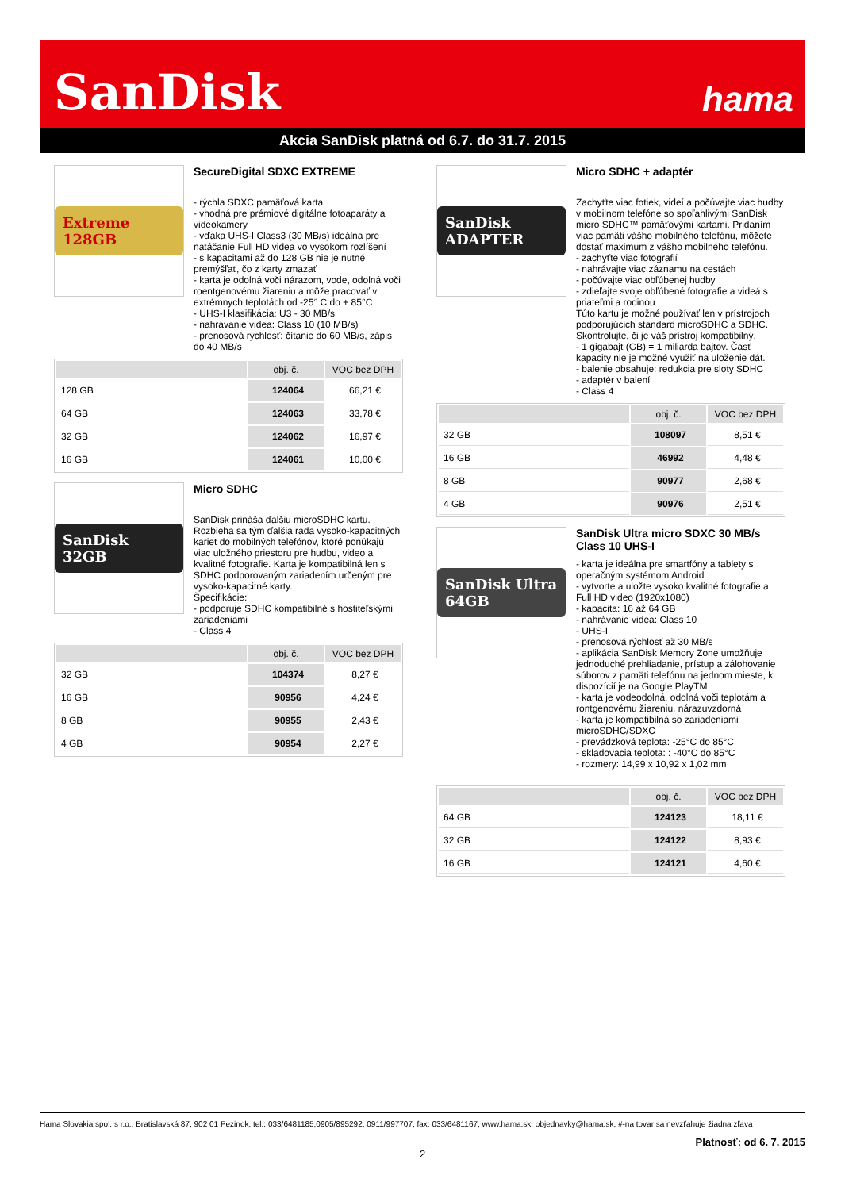SanDisk hama
Akcia SanDisk platná od 6.7. do 31.7. 2015
Extreme 128GB
SecureDigital SDXC EXTREME
- rýchla SDXC pamäťová karta
- vhodná pre prémiové digitálne fotoaparáty a videokamery
- vďaka UHS-I Class3 (30 MB/s) ideálna pre natáčanie Full HD videa vo vysokom rozlíšení
- s kapacitami až do 128 GB nie je nutné premýšľať, čo z karty zmazať
- karta je odolná voči nárazom, vode, odolná voči roentgenovému žiareniu a môže pracovať v extrémnych teplotách od -25° C do + 85°C
- UHS-I klasifikácia: U3 - 30 MB/s
- nahrávanie videa: Class 10 (10 MB/s)
- prenosová rýchlosť: čítanie do 60 MB/s, zápis do 40 MB/s
| | obj. č. | VOC bez DPH |
| --- | --- | --- |
| 128 GB | 124064 | 66,21 € |
| 64 GB | 124063 | 33,78 € |
| 32 GB | 124062 | 16,97 € |
| 16 GB | 124061 | 10,00 € |
SanDisk 32GB
Micro SDHC
SanDisk prináša ďalšiu microSDHC kartu. Rozbieha sa tým ďalšia rada vysoko-kapacitných kariet do mobilných telefónov, ktoré ponúkajú viac uložného priestoru pre hudbu, video a kvalitné fotografie. Karta je kompatibilná len s SDHC podporovaným zariadením určeným pre vysoko-kapacitné karty.
Špecifikácie:
- podporuje SDHC kompatibilné s hostiteľskými zariadeniami
- Class 4
| | obj. č. | VOC bez DPH |
| --- | --- | --- |
| 32 GB | 104374 | 8,27 € |
| 16 GB | 90956 | 4,24 € |
| 8 GB | 90955 | 2,43 € |
| 4 GB | 90954 | 2,27 € |
SanDisk ADAPTER
Micro SDHC + adaptér
Zachyťte viac fotiek, videí a počúvajte viac hudby v mobilnom telefóne so spoľahlivými SanDisk micro SDHC™ pamäťovými kartami. Pridaním viac pamäti vášho mobilného telefónu, môžete dostať maximum z vášho mobilného telefónu.
- zachyťte viac fotografií
- nahrávajte viac záznamu na cestách
- počúvajte viac obľúbenej hudby
- zdieľajte svoje obľúbené fotografie a videá s priateľmi a rodinou
Túto kartu je možné používať len v prístrojoch podporujúcich standard microSDHC a SDHC. Skontrolujte, či je váš prístroj kompatibilný.
- 1 gigabajt (GB) = 1 miliarda bajtov. Časť kapacity nie je možné využiť na uloženie dát.
- balenie obsahuje: redukcia pre sloty SDHC
- adaptér v balení
- Class 4
| | obj. č. | VOC bez DPH |
| --- | --- | --- |
| 32 GB | 108097 | 8,51 € |
| 16 GB | 46992 | 4,48 € |
| 8 GB | 90977 | 2,68 € |
| 4 GB | 90976 | 2,51 € |
SanDisk Ultra 64GB
SanDisk Ultra micro SDXC 30 MB/s Class 10 UHS-I
- karta je ideálna pre smartfóny a tablety s operačným systémom Android
- vytvorte a uložte vysoko kvalitné fotografie a Full HD video (1920x1080)
- kapacita: 16 až 64 GB
- nahrávanie videa: Class 10
- UHS-I
- prenosová rýchlosť až 30 MB/s
- aplikácia SanDisk Memory Zone umožňuje jednoduché prehliadanie, prístup a zálohovanie súborov z pamäti telefónu na jednom mieste, k dispozícií je na Google PlayTM
- karta je vodeodolná, odolná voči teplotám a rontgenovému žiareniu, nárazuvzdorná
- karta je kompatibilná so zariadeniami microSDHC/SDXC
- prevádzková teplota: -25°C do 85°C
- skladovacia teplota: : -40°C do 85°C
- rozmery: 14,99 x 10,92 x 1,02 mm
| | obj. č. | VOC bez DPH |
| --- | --- | --- |
| 64 GB | 124123 | 18,11 € |
| 32 GB | 124122 | 8,93 € |
| 16 GB | 124121 | 4,60 € |
Hama Slovakia spol. s r.o., Bratislavská 87, 902 01 Pezinok, tel.: 033/6481185,0905/895292, 0911/997707, fax: 033/6481167, www.hama.sk, objednavky@hama.sk, #-na tovar sa nevzťahuje žiadna zľava
Platnosť: od 6. 7. 2015
2